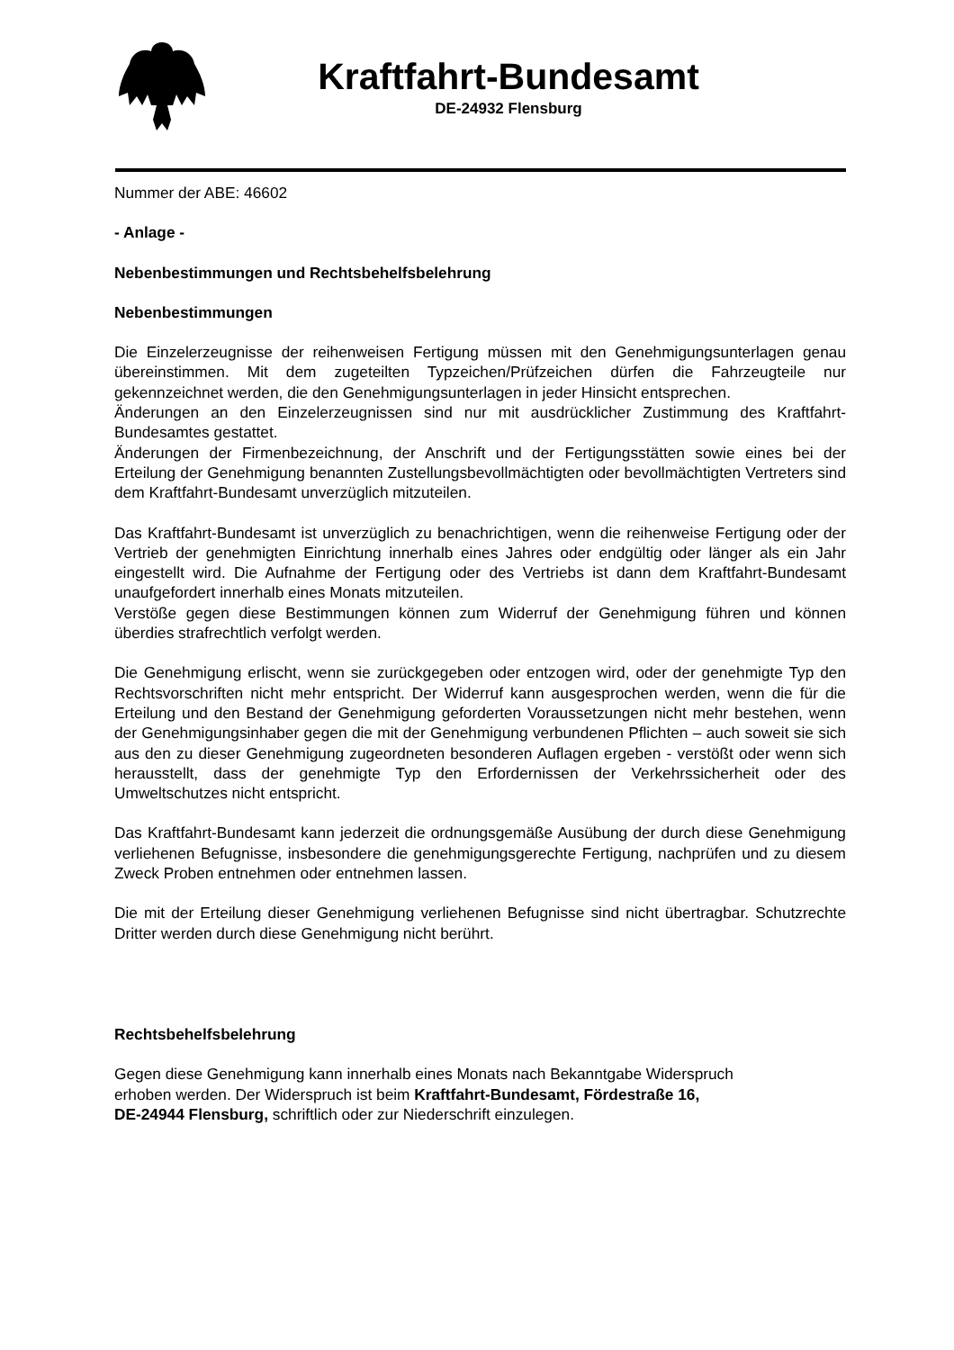Kraftfahrt-Bundesamt
DE-24932 Flensburg
Nummer der ABE: 46602
- Anlage -
Nebenbestimmungen und Rechtsbehelfsbelehrung
Nebenbestimmungen
Die Einzelerzeugnisse der reihenweisen Fertigung müssen mit den Genehmigungsunterlagen genau übereinstimmen. Mit dem zugeteilten Typzeichen/Prüfzeichen dürfen die Fahrzeugteile nur gekennzeichnet werden, die den Genehmigungsunterlagen in jeder Hinsicht entsprechen.
Änderungen an den Einzelerzeugnissen sind nur mit ausdrücklicher Zustimmung des Kraftfahrt-Bundesamtes gestattet.
Änderungen der Firmenbezeichnung, der Anschrift und der Fertigungsstätten sowie eines bei der Erteilung der Genehmigung benannten Zustellungsbevollmächtigten oder bevollmächtigten Vertreters sind dem Kraftfahrt-Bundesamt unverzüglich mitzuteilen.
Das Kraftfahrt-Bundesamt ist unverzüglich zu benachrichtigen, wenn die reihenweise Fertigung oder der Vertrieb der genehmigten Einrichtung innerhalb eines Jahres oder endgültig oder länger als ein Jahr eingestellt wird. Die Aufnahme der Fertigung oder des Vertriebs ist dann dem Kraftfahrt-Bundesamt unaufgefordert innerhalb eines Monats mitzuteilen.
Verstöße gegen diese Bestimmungen können zum Widerruf der Genehmigung führen und können überdies strafrechtlich verfolgt werden.
Die Genehmigung erlischt, wenn sie zurückgegeben oder entzogen wird, oder der genehmigte Typ den Rechtsvorschriften nicht mehr entspricht. Der Widerruf kann ausgesprochen werden, wenn die für die Erteilung und den Bestand der Genehmigung geforderten Voraussetzungen nicht mehr bestehen, wenn der Genehmigungsinhaber gegen die mit der Genehmigung verbundenen Pflichten – auch soweit sie sich aus den zu dieser Genehmigung zugeordneten besonderen Auflagen ergeben - verstößt oder wenn sich herausstellt, dass der genehmigte Typ den Erfordernissen der Verkehrssicherheit oder des Umweltschutzes nicht entspricht.
Das Kraftfahrt-Bundesamt kann jederzeit die ordnungsgemäße Ausübung der durch diese Genehmigung verliehenen Befugnisse, insbesondere die genehmigungsgerechte Fertigung, nachprüfen und zu diesem Zweck Proben entnehmen oder entnehmen lassen.
Die mit der Erteilung dieser Genehmigung verliehenen Befugnisse sind nicht übertragbar. Schutzrechte Dritter werden durch diese Genehmigung nicht berührt.
Rechtsbehelfsbelehrung
Gegen diese Genehmigung kann innerhalb eines Monats nach Bekanntgabe Widerspruch
erhoben werden. Der Widerspruch ist beim Kraftfahrt-Bundesamt, Fördestraße 16,
DE-24944 Flensburg, schriftlich oder zur Niederschrift einzulegen.